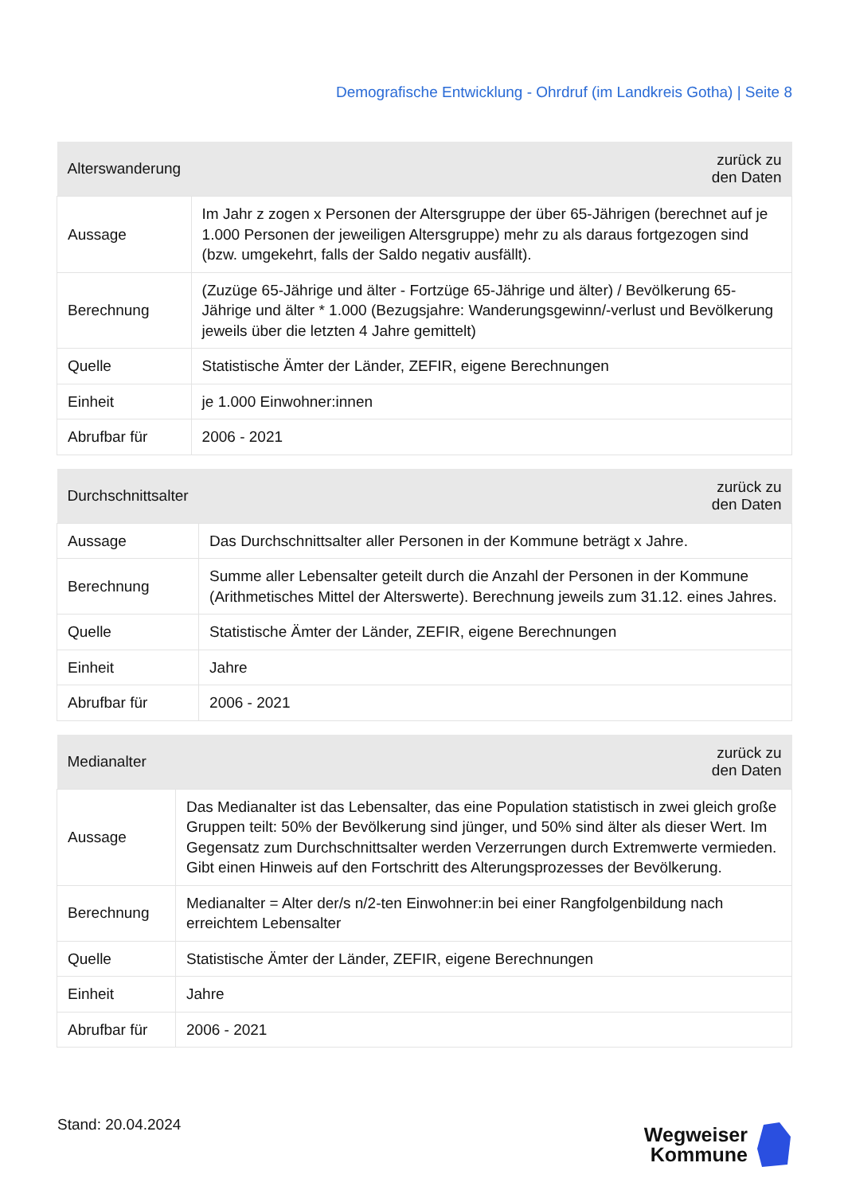Demografische Entwicklung - Ohrdruf (im Landkreis Gotha) | Seite 8
| Alterswanderung | zurück zu den Daten |
| --- | --- |
| Aussage | Im Jahr z zogen x Personen der Altersgruppe der über 65-Jährigen (berechnet auf je 1.000 Personen der jeweiligen Altersgruppe) mehr zu als daraus fortgezogen sind (bzw. umgekehrt, falls der Saldo negativ ausfällt). |
| Berechnung | (Zuzüge 65-Jährige und älter - Fortzüge 65-Jährige und älter) / Bevölkerung 65-Jährige und älter * 1.000 (Bezugsjahre: Wanderungsgewinn/-verlust und Bevölkerung jeweils über die letzten 4 Jahre gemittelt) |
| Quelle | Statistische Ämter der Länder, ZEFIR, eigene Berechnungen |
| Einheit | je 1.000 Einwohner:innen |
| Abrufbar für | 2006 - 2021 |
| Durchschnittsalter | zurück zu den Daten |
| --- | --- |
| Aussage | Das Durchschnittsalter aller Personen in der Kommune beträgt x Jahre. |
| Berechnung | Summe aller Lebensalter geteilt durch die Anzahl der Personen in der Kommune (Arithmetisches Mittel der Alterswerte). Berechnung jeweils zum 31.12. eines Jahres. |
| Quelle | Statistische Ämter der Länder, ZEFIR, eigene Berechnungen |
| Einheit | Jahre |
| Abrufbar für | 2006 - 2021 |
| Medianalter | zurück zu den Daten |
| --- | --- |
| Aussage | Das Medianalter ist das Lebensalter, das eine Population statistisch in zwei gleich große Gruppen teilt: 50% der Bevölkerung sind jünger, und 50% sind älter als dieser Wert. Im Gegensatz zum Durchschnittsalter werden Verzerrungen durch Extremwerte vermieden. Gibt einen Hinweis auf den Fortschritt des Alterungsprozesses der Bevölkerung. |
| Berechnung | Medianalter = Alter der/s n/2-ten Einwohner:in bei einer Rangfolgenbildung nach erreichtem Lebensalter |
| Quelle | Statistische Ämter der Länder, ZEFIR, eigene Berechnungen |
| Einheit | Jahre |
| Abrufbar für | 2006 - 2021 |
Stand: 20.04.2024
Wegweiser
Kommune